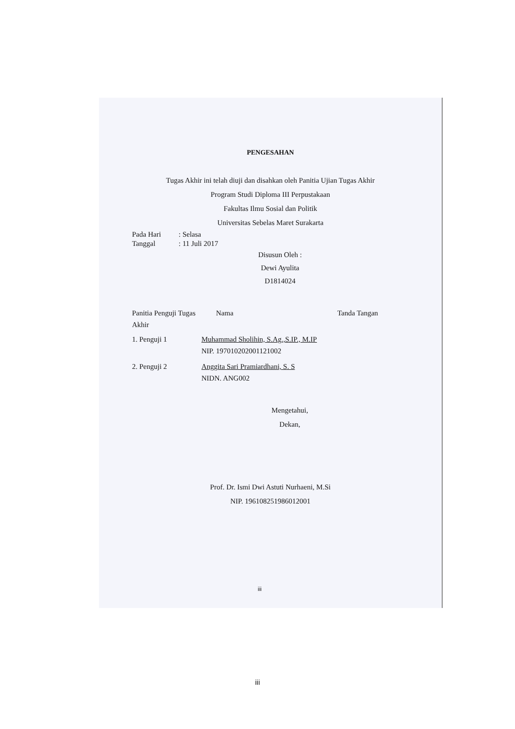PENGESAHAN
Tugas Akhir ini telah diuji dan disahkan oleh Panitia Ujian Tugas Akhir
Program Studi Diploma III Perpustakaan
Fakultas Ilmu Sosial dan Politik
Universitas Sebelas Maret Surakarta
Pada Hari: Selasa
Tanggal: 11 Juli 2017
Disusun Oleh :
Dewi Ayulita
D1814024
Panitia Penguji Tugas Akhir
Nama Tanda Tangan
1. Penguji 1 Muhammad Sholihin, S.Ag.,S.IP., M.IP
NIP. 197010202001121002
2. Penguji 2 Anggita Sari Pramiardhani, S. S
NIDN. ANG002
Mengetahui,
Dekan,
Prof. Dr. Ismi Dwi Astuti Nurhaeni, M.Si
NIP. 196108251986012001
iii
iii